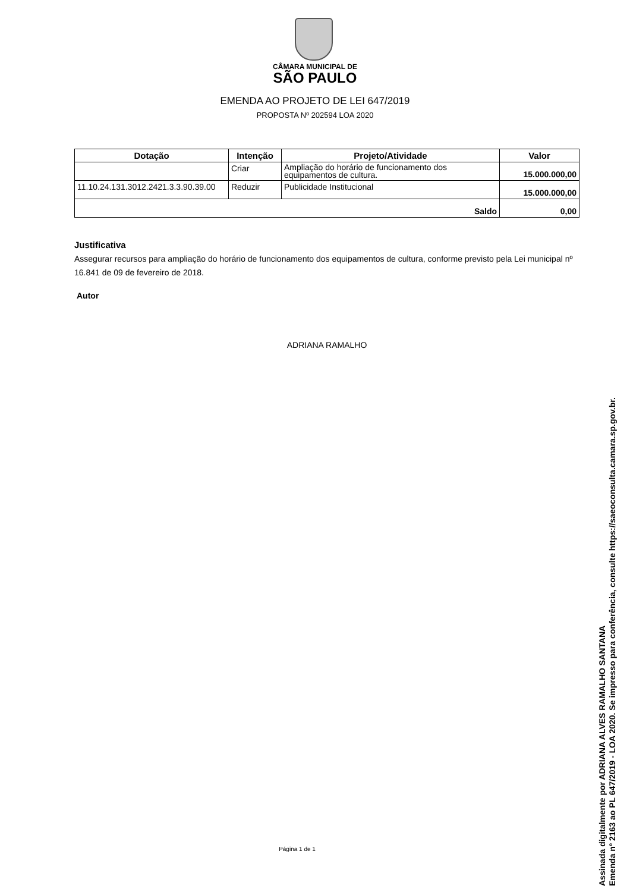CÂMARA MUNICIPAL DE
SÃO PAULO
EMENDA AO PROJETO DE LEI 647/2019
PROPOSTA Nº 202594 LOA 2020
| Dotação | Intenção | Projeto/Atividade | Valor |
| --- | --- | --- | --- |
| | Criar | Ampliação do horário de funcionamento dos equipamentos de cultura. | 15.000.000,00 |
| 11.10.24.131.3012.2421.3.3.90.39.00 | Reduzir | Publicidade Institucional | 15.000.000,00 |
| Saldo | | | 0,00 |
Justificativa
Assegurar recursos para ampliação do horário de funcionamento dos equipamentos de cultura, conforme previsto pela Lei municipal nº 16.841 de 09 de fevereiro de 2018.
Autor
ADRIANA RAMALHO
Página 1 de 1
Assinada digitalmente por ADRIANA ALVES RAMALHO SANTANA
Emenda nº 2163 ao PL 647/2019 - LOA 2020. Se impresso para conferência, consulte https://saeoconsulta.camara.sp.gov.br.